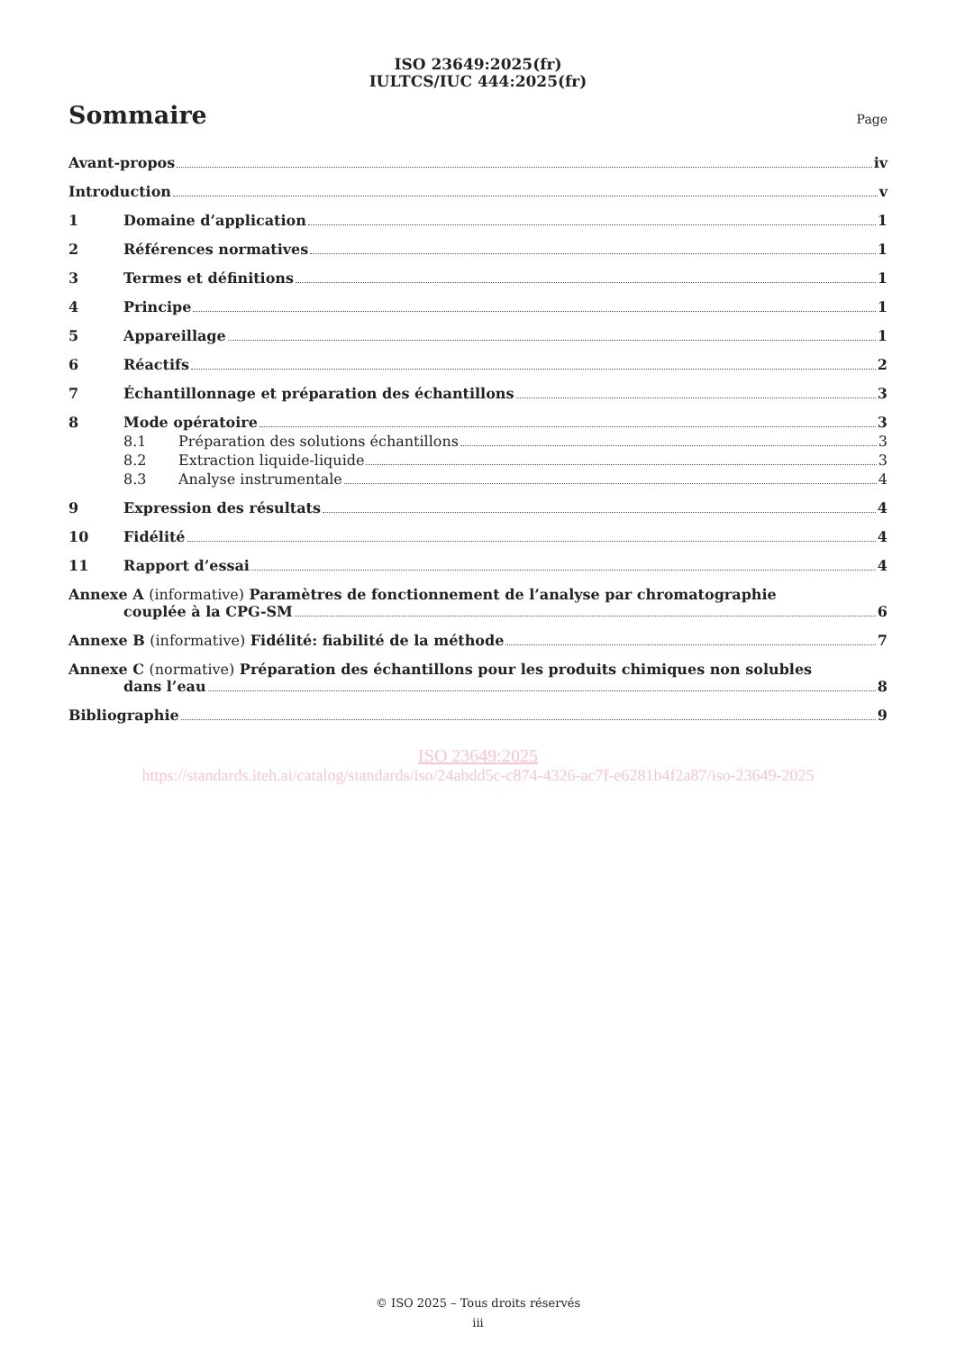ISO 23649:2025(fr)
IULTCS/IUC 444:2025(fr)
Sommaire
Page
Avant-propos iv
Introduction v
1 Domaine d’application 1
2 Références normatives 1
3 Termes et définitions 1
4 Principe 1
5 Appareillage 1
6 Réactifs 2
7 Échantillonnage et préparation des échantillons 3
8 Mode opératoire 3
8.1 Préparation des solutions échantillons 3
8.2 Extraction liquide-liquide 3
8.3 Analyse instrumentale 4
9 Expression des résultats 4
10 Fidélité 4
11 Rapport d’essai 4
Annexe A (informative) Paramètres de fonctionnement de l’analyse par chromatographie
couplée à la CPG-SM 6
Annexe B (informative) Fidélité: fiabilité de la méthode 7
Annexe C (normative) Préparation des échantillons pour les produits chimiques non solubles
dans l’eau 8
Bibliographie 9
ISO 23649:2025
https://standards.iteh.ai/catalog/standards/iso/24abdd5c-c874-4326-ac7f-e6281b4f2a87/iso-23649-2025
© ISO 2025 – Tous droits réservés
iii